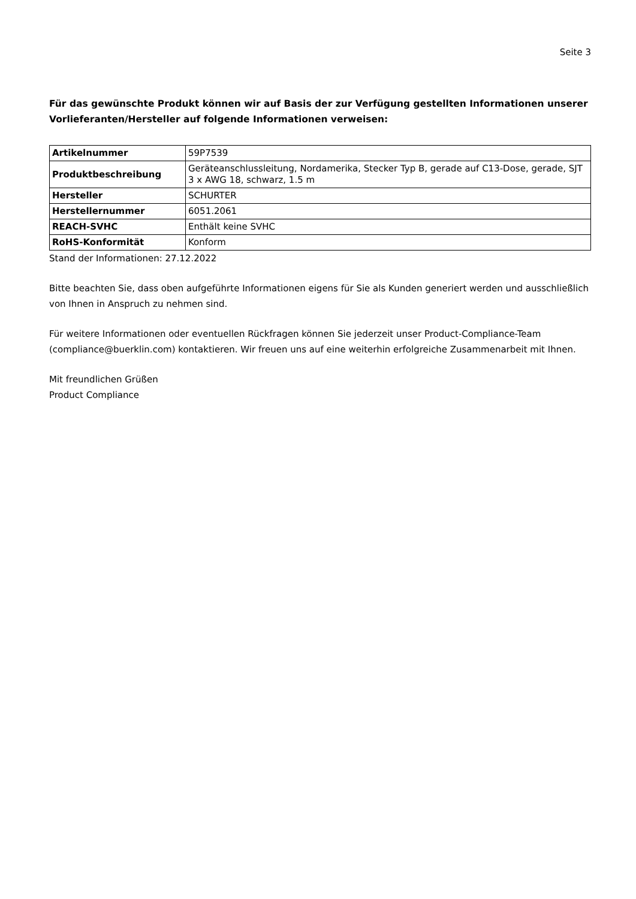Seite 3
Für das gewünschte Produkt können wir auf Basis der zur Verfügung gestellten Informationen unserer Vorlieferanten/Hersteller auf folgende Informationen verweisen:
| Artikelnummer | 59P7539 |
| Produktbeschreibung | Geräteanschlussleitung, Nordamerika, Stecker Typ B, gerade auf C13-Dose, gerade, SJT 3 x AWG 18, schwarz, 1.5 m |
| Hersteller | SCHURTER |
| Herstellernummer | 6051.2061 |
| REACH-SVHC | Enthält keine SVHC |
| RoHS-Konformität | Konform |
Stand der Informationen: 27.12.2022
Bitte beachten Sie, dass oben aufgeführte Informationen eigens für Sie als Kunden generiert werden und ausschließlich von Ihnen in Anspruch zu nehmen sind.
Für weitere Informationen oder eventuellen Rückfragen können Sie jederzeit unser Product-Compliance-Team (compliance@buerklin.com) kontaktieren. Wir freuen uns auf eine weiterhin erfolgreiche Zusammenarbeit mit Ihnen.
Mit freundlichen Grüßen
Product Compliance